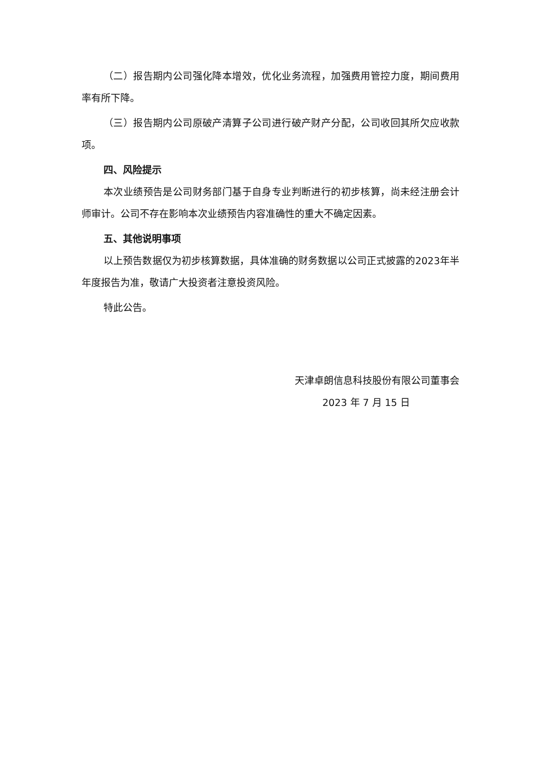（二）报告期内公司强化降本增效，优化业务流程，加强费用管控力度，期间费用率有所下降。
（三）报告期内公司原破产清算子公司进行破产财产分配，公司收回其所欠应收款项。
四、风险提示
本次业绩预告是公司财务部门基于自身专业判断进行的初步核算，尚未经注册会计师审计。公司不存在影响本次业绩预告内容准确性的重大不确定因素。
五、其他说明事项
以上预告数据仅为初步核算数据，具体准确的财务数据以公司正式披露的2023年半年度报告为准，敬请广大投资者注意投资风险。
特此公告。
天津卓朗信息科技股份有限公司董事会
2023 年 7 月 15 日